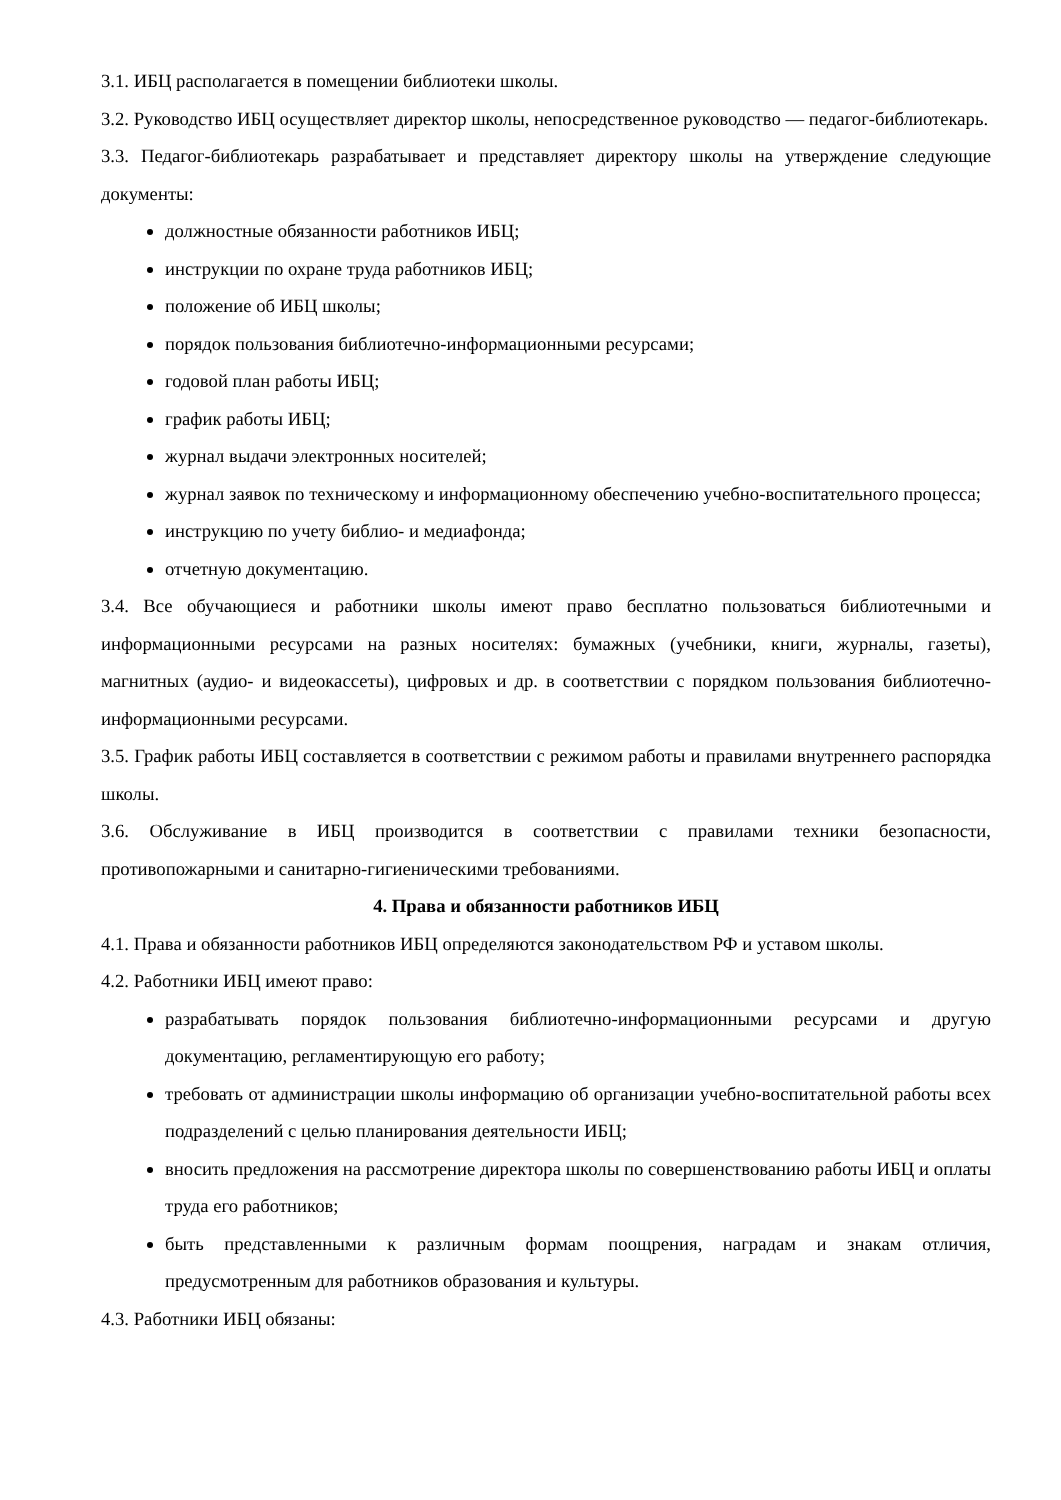3.1. ИБЦ располагается в помещении библиотеки школы.
3.2. Руководство ИБЦ осуществляет директор школы, непосредственное руководство — педагог-библиотекарь.
3.3. Педагог-библиотекарь разрабатывает и представляет директору школы на утверждение следующие документы:
должностные обязанности работников ИБЦ;
инструкции по охране труда работников ИБЦ;
положение об ИБЦ школы;
порядок пользования библиотечно-информационными ресурсами;
годовой план работы ИБЦ;
график работы ИБЦ;
журнал выдачи электронных носителей;
журнал заявок по техническому и информационному обеспечению учебно-воспитательного процесса;
инструкцию по учету библио- и медиафонда;
отчетную документацию.
3.4. Все обучающиеся и работники школы имеют право бесплатно пользоваться библиотечными и информационными ресурсами на разных носителях: бумажных (учебники, книги, журналы, газеты), магнитных (аудио- и видеокассеты), цифровых и др. в соответствии с порядком пользования библиотечно-информационными ресурсами.
3.5. График работы ИБЦ составляется в соответствии с режимом работы и правилами внутреннего распорядка школы.
3.6. Обслуживание в ИБЦ производится в соответствии с правилами техники безопасности, противопожарными и санитарно-гигиеническими требованиями.
4. Права и обязанности работников ИБЦ
4.1. Права и обязанности работников ИБЦ определяются законодательством РФ и уставом школы.
4.2. Работники ИБЦ имеют право:
разрабатывать порядок пользования библиотечно-информационными ресурсами и другую документацию, регламентирующую его работу;
требовать от администрации школы информацию об организации учебно-воспитательной работы всех подразделений с целью планирования деятельности ИБЦ;
вносить предложения на рассмотрение директора школы по совершенствованию работы ИБЦ и оплаты труда его работников;
быть представленными к различным формам поощрения, наградам и знакам отличия, предусмотренным для работников образования и культуры.
4.3. Работники ИБЦ обязаны: